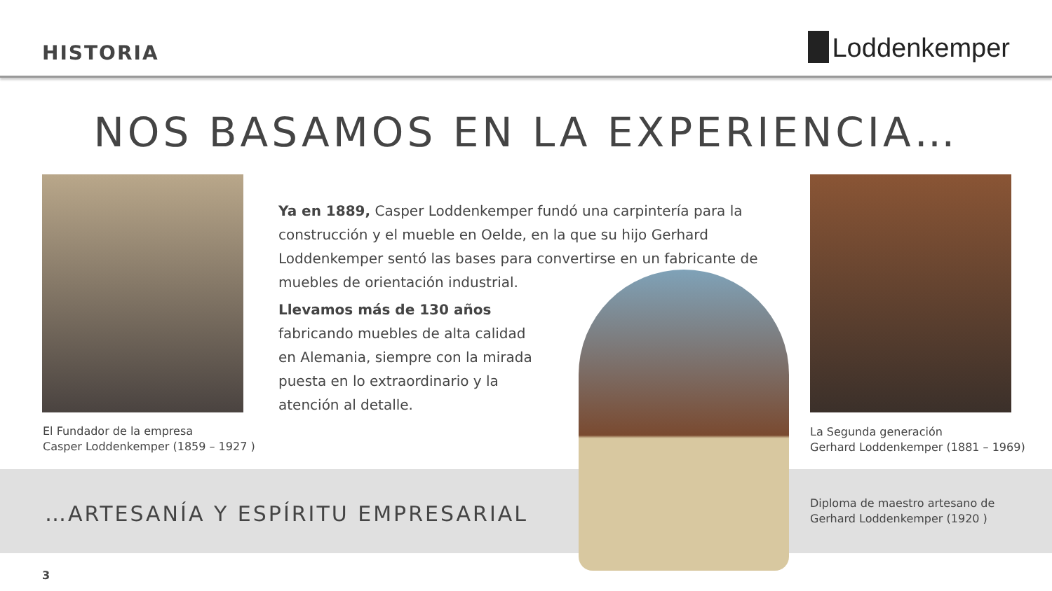HISTORIA
Loddenkemper
NOS BASAMOS EN LA EXPERIENCIA…
El Fundador de la empresa
Casper Loddenkemper (1859 – 1927 )
Ya en 1889, Casper Loddenkemper fundó una carpintería para la construcción y el mueble en Oelde, en la que su hijo Gerhard Loddenkemper sentó las bases para convertirse en un fabricante de muebles de orientación industrial.
Llevamos más de 130 años fabricando muebles de alta calidad en Alemania, siempre con la mirada puesta en lo extraordinario y la atención al detalle.
La Segunda generación
Gerhard Loddenkemper (1881 – 1969)
…ARTESANÍA Y ESPÍRITU EMPRESARIAL
Diploma de maestro artesano de
Gerhard Loddenkemper (1920 )
3